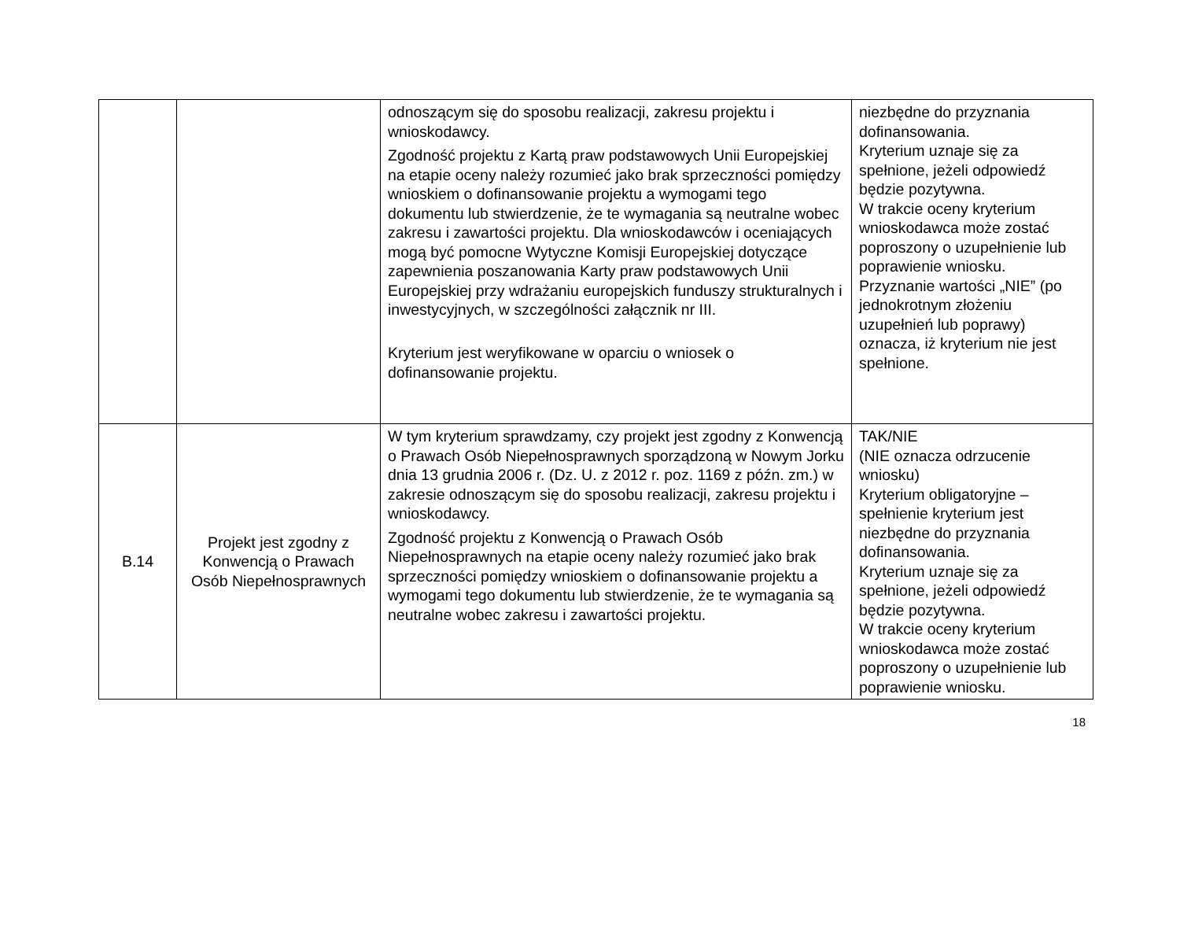| | | odnoszącym się do sposobu realizacji, zakresu projektu i wnioskodawcy. Zgodność projektu z Kartą praw podstawowych Unii Europejskiej na etapie oceny należy rozumieć jako brak sprzeczności pomiędzy wnioskiem o dofinansowanie projektu a wymogami tego dokumentu lub stwierdzenie, że te wymagania są neutralne wobec zakresu i zawartości projektu. Dla wnioskodawców i oceniających mogą być pomocne Wytyczne Komisji Europejskiej dotyczące zapewnienia poszanowania Karty praw podstawowych Unii Europejskiej przy wdrażaniu europejskich funduszy strukturalnych i inwestycyjnych, w szczególności załącznik nr III. Kryterium jest weryfikowane w oparciu o wniosek o dofinansowanie projektu. | niezbędne do przyznania dofinansowania. Kryterium uznaje się za spełnione, jeżeli odpowiedź będzie pozytywna. W trakcie oceny kryterium wnioskodawca może zostać poproszony o uzupełnienie lub poprawienie wniosku. Przyznanie wartości „NIE” (po jednokrotnym złożeniu uzupełnień lub poprawy) oznacza, iż kryterium nie jest spełnione. |
| B.14 | Projekt jest zgodny z Konwencją o Prawach Osób Niepełnosprawnych | W tym kryterium sprawdzamy, czy projekt jest zgodny z Konwencją o Prawach Osób Niepełnosprawnych sporządzoną w Nowym Jorku dnia 13 grudnia 2006 r. (Dz. U. z 2012 r. poz. 1169 z późn. zm.) w zakresie odnoszącym się do sposobu realizacji, zakresu projektu i wnioskodawcy. Zgodność projektu z Konwencją o Prawach Osób Niepełnosprawnych na etapie oceny należy rozumieć jako brak sprzeczności pomiędzy wnioskiem o dofinansowanie projektu a wymogami tego dokumentu lub stwierdzenie, że te wymagania są neutralne wobec zakresu i zawartości projektu. | TAK/NIE (NIE oznacza odrzucenie wniosku) Kryterium obligatoryjne – spełnienie kryterium jest niezbędne do przyznania dofinansowania. Kryterium uznaje się za spełnione, jeżeli odpowiedź będzie pozytywna. W trakcie oceny kryterium wnioskodawca może zostać poproszony o uzupełnienie lub poprawienie wniosku. |
18